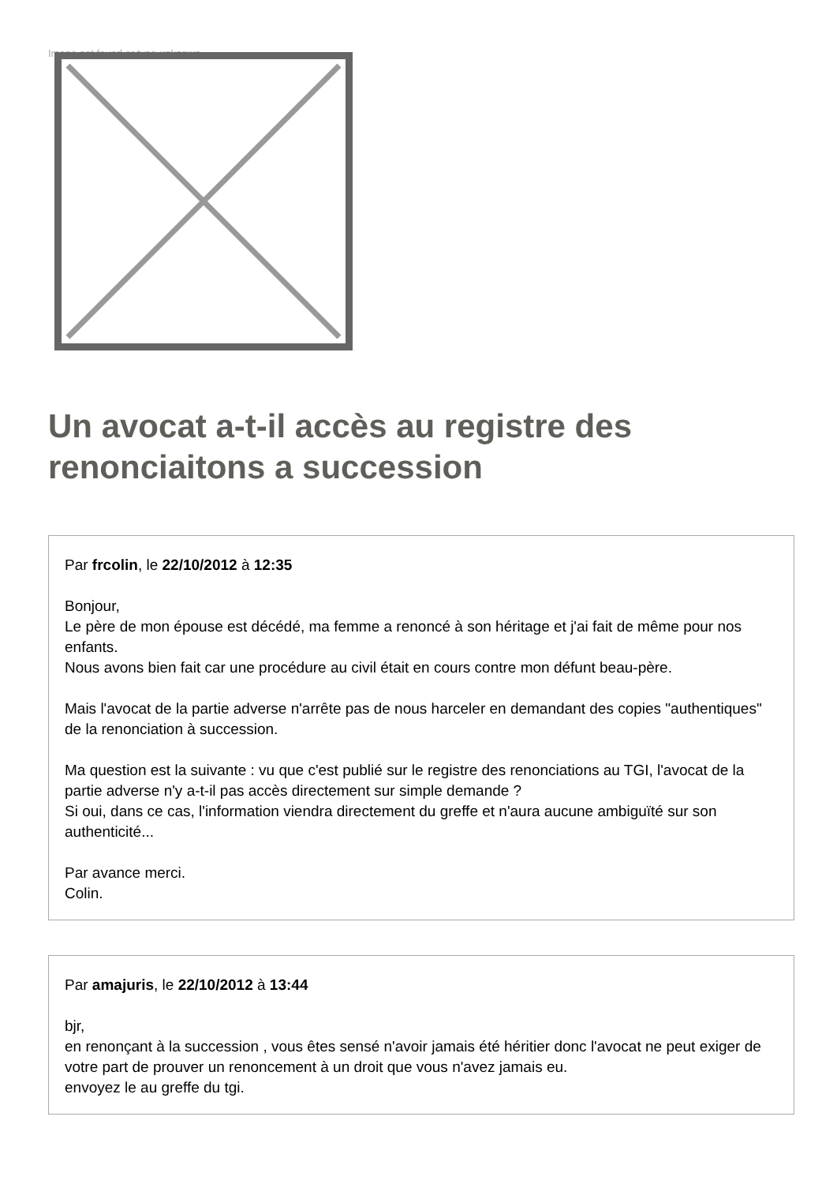Image not found or type unknown
Un avocat a-t-il accès au registre des renonciaitons a succession
Par frcolin, le 22/10/2012 à 12:35
Bonjour,
Le père de mon épouse est décédé, ma femme a renoncé à son héritage et j'ai fait de même pour nos enfants.
Nous avons bien fait car une procédure au civil était en cours contre mon défunt beau-père.
Mais l'avocat de la partie adverse n'arrête pas de nous harceler en demandant des copies "authentiques" de la renonciation à succession.
Ma question est la suivante : vu que c'est publié sur le registre des renonciations au TGI, l'avocat de la partie adverse n'y a-t-il pas accès directement sur simple demande ?
Si oui, dans ce cas, l'information viendra directement du greffe et n'aura aucune ambiguïté sur son authenticité...
Par avance merci.
Colin.
Par amajuris, le 22/10/2012 à 13:44
bjr,
en renonçant à la succession , vous êtes sensé n'avoir jamais été héritier donc l'avocat ne peut exiger de votre part de prouver un renoncement à un droit que vous n'avez jamais eu.
envoyez le au greffe du tgi.